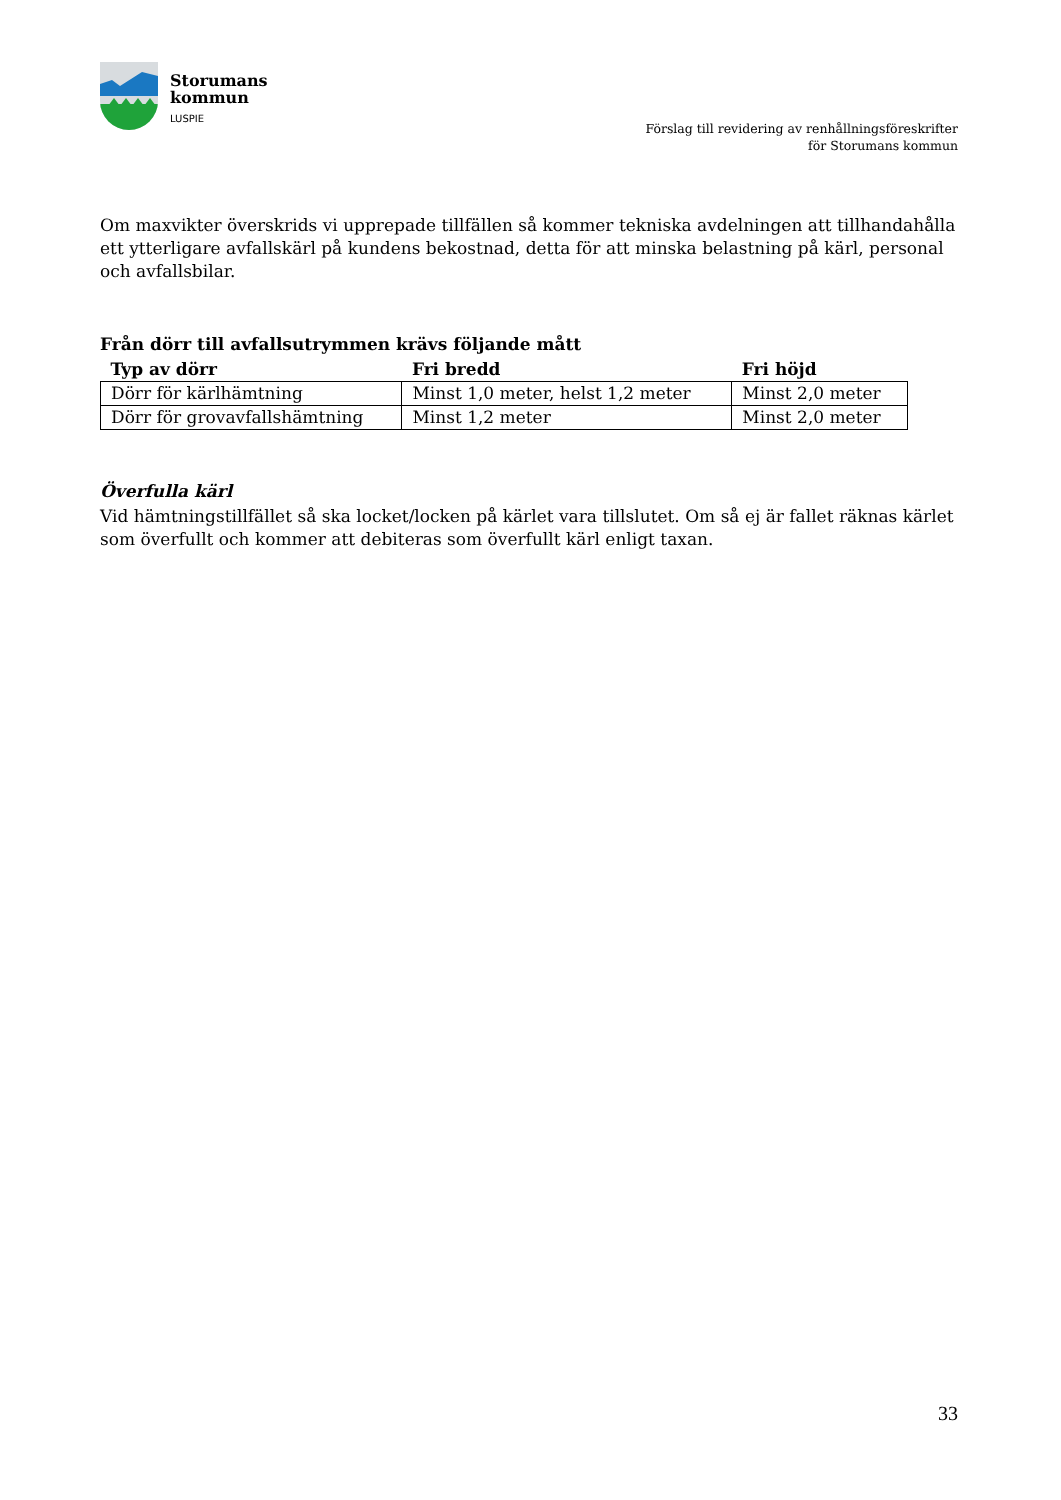Storumans
kommun
LUSPIE
Förslag till revidering av renhållningsföreskrifter
för Storumans kommun
Om maxvikter överskrids vi upprepade tillfällen så kommer tekniska avdelningen att tillhandahålla ett ytterligare avfallskärl på kundens bekostnad, detta för att minska belastning på kärl, personal och avfallsbilar.
Från dörr till avfallsutrymmen krävs följande mått
| Typ av dörr | Fri bredd | Fri höjd |
| --- | --- | --- |
| Dörr för kärlhämtning | Minst 1,0 meter, helst 1,2 meter | Minst 2,0 meter |
| Dörr för grovavfallshämtning | Minst 1,2 meter | Minst 2,0 meter |
Överfulla kärl
Vid hämtningstillfället så ska locket/locken på kärlet vara tillslutet. Om så ej är fallet räknas kärlet som överfullt och kommer att debiteras som överfullt kärl enligt taxan.
33